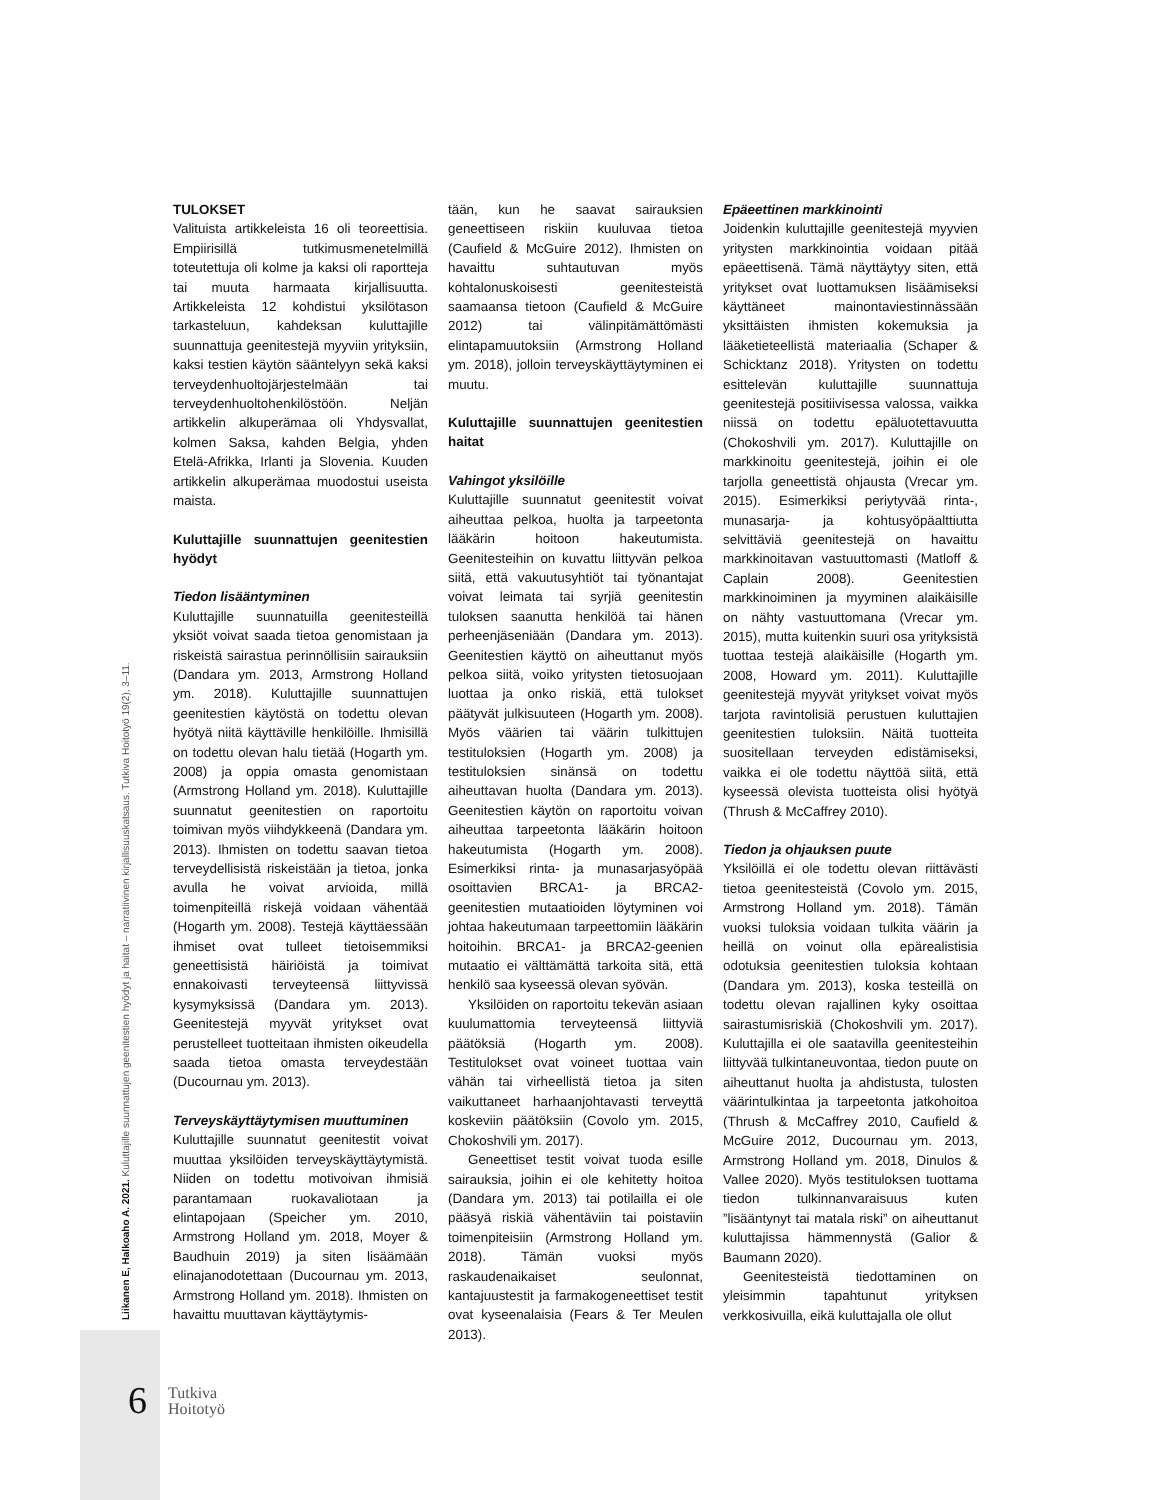TULOKSET
Valituista artikkeleista 16 oli teoreettisia. Empiirisillä tutkimusmenetelmillä toteutettuja oli kolme ja kaksi oli raportteja tai muuta harmaata kirjallisuutta. Artikkeleista 12 kohdistui yksilötason tarkasteluun, kahdeksan kuluttajille suunnattuja geenitestejä myyviin yrityksiin, kaksi testien käytön sääntelyyn sekä kaksi terveydenhuoltojärjestelmään tai terveydenhuoltohenkilöstöön. Neljän artikkelin alkuperämaa oli Yhdysvallat, kolmen Saksa, kahden Belgia, yhden Etelä-Afrikka, Irlanti ja Slovenia. Kuuden artikkelin alkuperämaa muodostui useista maista.
Kuluttajille suunnattujen geenitestien hyödyt
Tiedon lisääntyminen
Kuluttajille suunnatuilla geenitesteillä yksiöt voivat saada tietoa genomistaan ja riskeistä sairastua perinnöllisiin sairauksiin (Dandara ym. 2013, Armstrong Holland ym. 2018). Kuluttajille suunnattujen geenitestien käytöstä on todettu olevan hyötyä niitä käyttäville henkilöille. Ihmisillä on todettu olevan halu tietää (Hogarth ym. 2008) ja oppia omasta genomistaan (Armstrong Holland ym. 2018). Kuluttajille suunnatut geenitestien on raportoitu toimivan myös viihdykkeenä (Dandara ym. 2013). Ihmisten on todettu saavan tietoa terveydellisistä riskeistään ja tietoa, jonka avulla he voivat arvioida, millä toimenpiteillä riskejä voidaan vähentää (Hogarth ym. 2008). Testejä käyttäessään ihmiset ovat tulleet tietoisemmiksi geneettisistä häiriöistä ja toimivat ennakoivasti terveyteensä liittyvissä kysymyksissä (Dandara ym. 2013). Geenitestejä myyvät yritykset ovat perustelleet tuotteitaan ihmisten oikeudella saada tietoa omasta terveydestään (Ducournau ym. 2013).
Terveyskäyttäytymisen muuttuminen
Kuluttajille suunnatut geenitestit voivat muuttaa yksilöiden terveyskäyttäytymistä. Niiden on todettu motivoivan ihmisiä parantamaan ruokavaliotaan ja elintapojaan (Speicher ym. 2010, Armstrong Holland ym. 2018, Moyer & Baudhuin 2019) ja siten lisäämään elinajanodotettaan (Ducournau ym. 2013, Armstrong Holland ym. 2018). Ihmisten on havaittu muuttavan käyttäytymis-
tään, kun he saavat sairauksien geneettiseen riskiin kuuluvaa tietoa (Caufield & McGuire 2012). Ihmisten on havaittu suhtautuvan myös kohtalonuskoisesti geenitesteistä saamaansa tietoon (Caufield & McGuire 2012) tai välinpitämättömästi elintapamuutoksiin (Armstrong Holland ym. 2018), jolloin terveyskäyttäytyminen ei muutu.
Kuluttajille suunnattujen geenitestien haitat
Vahingot yksilöille
Kuluttajille suunnatut geenitestit voivat aiheuttaa pelkoa, huolta ja tarpeetonta lääkärin hoitoon hakeutumista. Geenitesteihin on kuvattu liittyvän pelkoa siitä, että vakuutusyhtiöt tai työnantajat voivat leimata tai syrjiä geenitestin tuloksen saanutta henkilöä tai hänen perheenjäseniään (Dandara ym. 2013). Geenitestien käyttö on aiheuttanut myös pelkoa siitä, voiko yritysten tietosuojaan luottaa ja onko riskiä, että tulokset päätyvät julkisuuteen (Hogarth ym. 2008). Myös väärien tai väärin tulkittujen testituloksien (Hogarth ym. 2008) ja testituloksien sinänsä on todettu aiheuttavan huolta (Dandara ym. 2013). Geenitestien käytön on raportoitu voivan aiheuttaa tarpeetonta lääkärin hoitoon hakeutumista (Hogarth ym. 2008). Esimerkiksi rinta- ja munasarjasyöpää osoittavien BRCA1- ja BRCA2-geenitestien mutaatioiden löytyminen voi johtaa hakeutumaan tarpeettomiin lääkärin hoitoihin. BRCA1- ja BRCA2-geenien mutaatio ei välttämättä tarkoita sitä, että henkilö saa kyseessä olevan syövän.
Yksilöiden on raportoitu tekevän asiaan kuulumattomia terveyteensä liittyviä päätöksiä (Hogarth ym. 2008). Testitulokset ovat voineet tuottaa vain vähän tai virheellistä tietoa ja siten vaikuttaneet harhaanjohtavasti terveyttä koskeviin päätöksiin (Covolo ym. 2015, Chokoshvili ym. 2017).
Geneettiset testit voivat tuoda esille sairauksia, joihin ei ole kehitetty hoitoa (Dandara ym. 2013) tai potilailla ei ole pääsyä riskiä vähentäviin tai poistaviin toimenpiteisiin (Armstrong Holland ym. 2018). Tämän vuoksi myös raskaudenaikaiset seulonnat, kantajuustestit ja farmakogeneettiset testit ovat kyseenalaisia (Fears & Ter Meulen 2013).
Epäeettinen markkinointi
Joidenkin kuluttajille geenitestejä myyvien yritysten markkinointia voidaan pitää epäeettisenä. Tämä näyttäytyy siten, että yritykset ovat luottamuksen lisäämiseksi käyttäneet mainontaviestinnässään yksittäisten ihmisten kokemuksia ja lääketieteellistä materiaalia (Schaper & Schicktanz 2018). Yritysten on todettu esittelevän kuluttajille suunnattuja geenitestejä positiivisessa valossa, vaikka niissä on todettu epäluotettavuutta (Chokoshvili ym. 2017). Kuluttajille on markkinoitu geenitestejä, joihin ei ole tarjolla geneettistä ohjausta (Vrecar ym. 2015). Esimerkiksi periytyvää rinta-, munasarja- ja kohtusyöpäalttiutta selvittäviä geenitestejä on havaittu markkinoitavan vastuuttomasti (Matloff & Caplain 2008). Geenitestien markkinoiminen ja myyminen alaikäisille on nähty vastuuttomana (Vrecar ym. 2015), mutta kuitenkin suuri osa yrityksistä tuottaa testejä alaikäisille (Hogarth ym. 2008, Howard ym. 2011). Kuluttajille geenitestejä myyvät yritykset voivat myös tarjota ravintolisiä perustuen kuluttajien geenitestien tuloksiin. Näitä tuotteita suositellaan terveyden edistämiseksi, vaikka ei ole todettu näyttöä siitä, että kyseessä olevista tuotteista olisi hyötyä (Thrush & McCaffrey 2010).
Tiedon ja ohjauksen puute
Yksilöillä ei ole todettu olevan riittävästi tietoa geenitesteistä (Covolo ym. 2015, Armstrong Holland ym. 2018). Tämän vuoksi tuloksia voidaan tulkita väärin ja heillä on voinut olla epärealistisia odotuksia geenitestien tuloksia kohtaan (Dandara ym. 2013), koska testeillä on todettu olevan rajallinen kyky osoittaa sairastumisriskiä (Chokoshvili ym. 2017). Kuluttajilla ei ole saatavilla geenitesteihin liittyvää tulkintaneuvontaa, tiedon puute on aiheuttanut huolta ja ahdistusta, tulosten väärintulkintaa ja tarpeetonta jatkohoitoa (Thrush & McCaffrey 2010, Caufield & McGuire 2012, Ducournau ym. 2013, Armstrong Holland ym. 2018, Dinulos & Vallee 2020). Myös testituloksen tuottama tiedon tulkinnanvaraisuus kuten ”lisääntynyt tai matala riski” on aiheuttanut kuluttajissa hämmennystä (Galior & Baumann 2020).
Geenitesteistä tiedottaminen on yleisimmin tapahtunut yrityksen verkkosivuilla, eikä kuluttajalla ole ollut
Liikanen E, Halkoaho A. 2021. Kuluttajille suunnattujen geenitestien hyödyt ja haitat – narratiivinen kirjallisuuskatsaus. Tutkiva Hoitotyö 19(2), 3–11.
6
Tutkiva
Hoitotyö